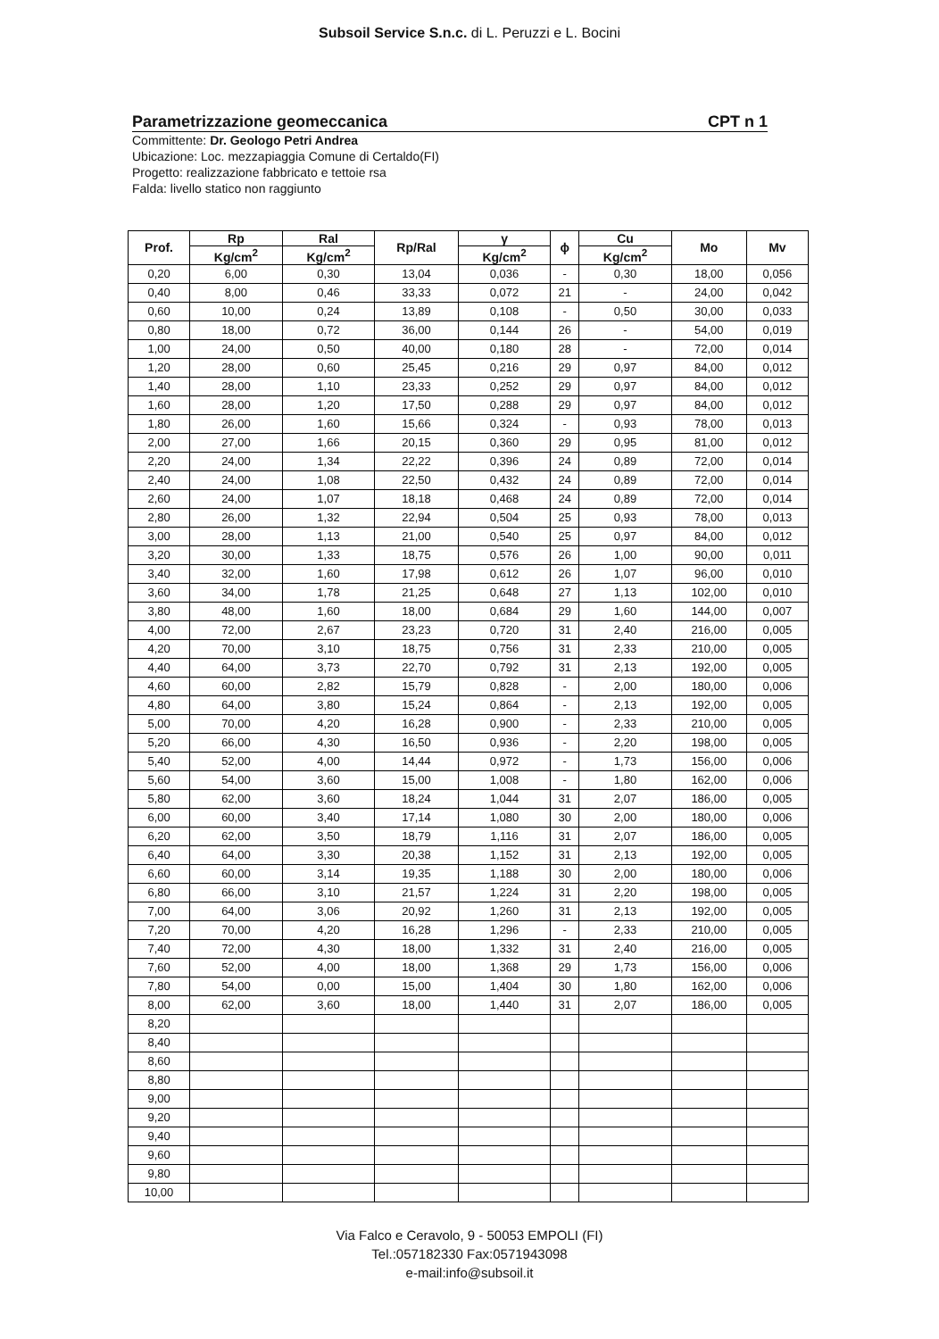Subsoil Service S.n.c. di L. Peruzzi e L. Bocini
Parametrizzazione geomeccanica CPT n 1
Committente: Dr. Geologo Petri Andrea
Ubicazione: Loc. mezzapiaggia Comune di Certaldo(FI)
Progetto: realizzazione fabbricato e tettoie rsa
Falda: livello statico non raggiunto
| Prof. | Rp | Ral | Rp/Ral | γ | ϕ | Cu | Mo | Mv |
| --- | --- | --- | --- | --- | --- | --- | --- | --- |
| | Kg/cm<sup>2</sup> | Kg/cm<sup>2</sup> | | Kg/cm<sup>2</sup> | | Kg/cm<sup>2</sup> | | |
| 0,20 | 6,00 | 0,30 | 13,04 | 0,036 | - | 0,30 | 18,00 | 0,056 |
| 0,40 | 8,00 | 0,46 | 33,33 | 0,072 | 21 | - | 24,00 | 0,042 |
| 0,60 | 10,00 | 0,24 | 13,89 | 0,108 | - | 0,50 | 30,00 | 0,033 |
| 0,80 | 18,00 | 0,72 | 36,00 | 0,144 | 26 | - | 54,00 | 0,019 |
| 1,00 | 24,00 | 0,50 | 40,00 | 0,180 | 28 | - | 72,00 | 0,014 |
| 1,20 | 28,00 | 0,60 | 25,45 | 0,216 | 29 | 0,97 | 84,00 | 0,012 |
| 1,40 | 28,00 | 1,10 | 23,33 | 0,252 | 29 | 0,97 | 84,00 | 0,012 |
| 1,60 | 28,00 | 1,20 | 17,50 | 0,288 | 29 | 0,97 | 84,00 | 0,012 |
| 1,80 | 26,00 | 1,60 | 15,66 | 0,324 | - | 0,93 | 78,00 | 0,013 |
| 2,00 | 27,00 | 1,66 | 20,15 | 0,360 | 29 | 0,95 | 81,00 | 0,012 |
| 2,20 | 24,00 | 1,34 | 22,22 | 0,396 | 24 | 0,89 | 72,00 | 0,014 |
| 2,40 | 24,00 | 1,08 | 22,50 | 0,432 | 24 | 0,89 | 72,00 | 0,014 |
| 2,60 | 24,00 | 1,07 | 18,18 | 0,468 | 24 | 0,89 | 72,00 | 0,014 |
| 2,80 | 26,00 | 1,32 | 22,94 | 0,504 | 25 | 0,93 | 78,00 | 0,013 |
| 3,00 | 28,00 | 1,13 | 21,00 | 0,540 | 25 | 0,97 | 84,00 | 0,012 |
| 3,20 | 30,00 | 1,33 | 18,75 | 0,576 | 26 | 1,00 | 90,00 | 0,011 |
| 3,40 | 32,00 | 1,60 | 17,98 | 0,612 | 26 | 1,07 | 96,00 | 0,010 |
| 3,60 | 34,00 | 1,78 | 21,25 | 0,648 | 27 | 1,13 | 102,00 | 0,010 |
| 3,80 | 48,00 | 1,60 | 18,00 | 0,684 | 29 | 1,60 | 144,00 | 0,007 |
| 4,00 | 72,00 | 2,67 | 23,23 | 0,720 | 31 | 2,40 | 216,00 | 0,005 |
| 4,20 | 70,00 | 3,10 | 18,75 | 0,756 | 31 | 2,33 | 210,00 | 0,005 |
| 4,40 | 64,00 | 3,73 | 22,70 | 0,792 | 31 | 2,13 | 192,00 | 0,005 |
| 4,60 | 60,00 | 2,82 | 15,79 | 0,828 | - | 2,00 | 180,00 | 0,006 |
| 4,80 | 64,00 | 3,80 | 15,24 | 0,864 | - | 2,13 | 192,00 | 0,005 |
| 5,00 | 70,00 | 4,20 | 16,28 | 0,900 | - | 2,33 | 210,00 | 0,005 |
| 5,20 | 66,00 | 4,30 | 16,50 | 0,936 | - | 2,20 | 198,00 | 0,005 |
| 5,40 | 52,00 | 4,00 | 14,44 | 0,972 | - | 1,73 | 156,00 | 0,006 |
| 5,60 | 54,00 | 3,60 | 15,00 | 1,008 | - | 1,80 | 162,00 | 0,006 |
| 5,80 | 62,00 | 3,60 | 18,24 | 1,044 | 31 | 2,07 | 186,00 | 0,005 |
| 6,00 | 60,00 | 3,40 | 17,14 | 1,080 | 30 | 2,00 | 180,00 | 0,006 |
| 6,20 | 62,00 | 3,50 | 18,79 | 1,116 | 31 | 2,07 | 186,00 | 0,005 |
| 6,40 | 64,00 | 3,30 | 20,38 | 1,152 | 31 | 2,13 | 192,00 | 0,005 |
| 6,60 | 60,00 | 3,14 | 19,35 | 1,188 | 30 | 2,00 | 180,00 | 0,006 |
| 6,80 | 66,00 | 3,10 | 21,57 | 1,224 | 31 | 2,20 | 198,00 | 0,005 |
| 7,00 | 64,00 | 3,06 | 20,92 | 1,260 | 31 | 2,13 | 192,00 | 0,005 |
| 7,20 | 70,00 | 4,20 | 16,28 | 1,296 | - | 2,33 | 210,00 | 0,005 |
| 7,40 | 72,00 | 4,30 | 18,00 | 1,332 | 31 | 2,40 | 216,00 | 0,005 |
| 7,60 | 52,00 | 4,00 | 18,00 | 1,368 | 29 | 1,73 | 156,00 | 0,006 |
| 7,80 | 54,00 | 0,00 | 15,00 | 1,404 | 30 | 1,80 | 162,00 | 0,006 |
| 8,00 | 62,00 | 3,60 | 18,00 | 1,440 | 31 | 2,07 | 186,00 | 0,005 |
| 8,20 | | | | | | | | |
| 8,40 | | | | | | | | |
| 8,60 | | | | | | | | |
| 8,80 | | | | | | | | |
| 9,00 | | | | | | | | |
| 9,20 | | | | | | | | |
| 9,40 | | | | | | | | |
| 9,60 | | | | | | | | |
| 9,80 | | | | | | | | |
| 10,00 | | | | | | | | |
Via Falco e Ceravolo, 9 - 50053 EMPOLI (FI)
Tel.:057182330 Fax:0571943098
e-mail:info@subsoil.it